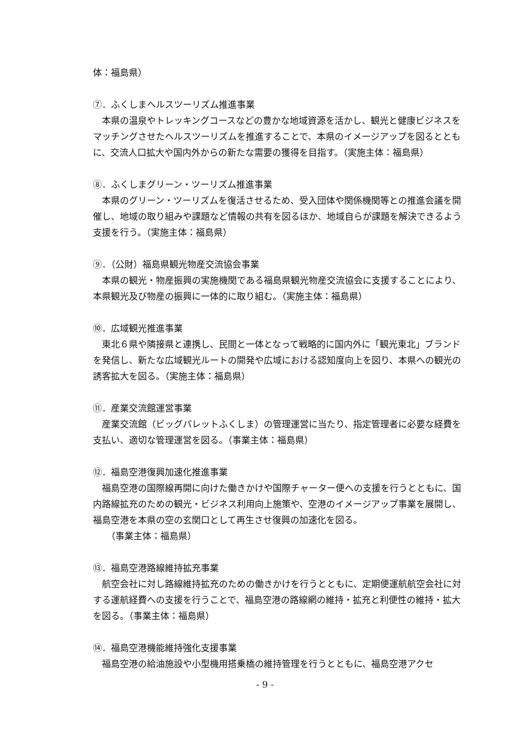体：福島県）
⑦．ふくしまヘルスツーリズム推進事業
本県の温泉やトレッキングコースなどの豊かな地域資源を活かし、観光と健康ビジネスをマッチングさせたヘルスツーリズムを推進することで、本県のイメージアップを図るとともに、交流人口拡大や国内外からの新たな需要の獲得を目指す。（実施主体：福島県）
⑧．ふくしまグリーン・ツーリズム推進事業
本県のグリーン・ツーリズムを復活させるため、受入団体や関係機関等との推進会議を開催し、地域の取り組みや課題など情報の共有を図るほか、地域自らが課題を解決できるよう支援を行う。（実施主体：福島県）
⑨．（公財）福島県観光物産交流協会事業
本県の観光・物産振興の実施機関である福島県観光物産交流協会に支援することにより、本県観光及び物産の振興に一体的に取り組む。（実施主体：福島県）
⑩．広域観光推進事業
東北６県や隣接県と連携し、民間と一体となって戦略的に国内外に「観光東北」ブランドを発信し、新たな広域観光ルートの開発や広域における認知度向上を図り、本県への観光の誘客拡大を図る。（実施主体：福島県）
⑪．産業交流館運営事業
産業交流館（ビッグパレットふくしま）の管理運営に当たり、指定管理者に必要な経費を支払い、適切な管理運営を図る。（事業主体：福島県）
⑫．福島空港復興加速化推進事業
福島空港の国際線再開に向けた働きかけや国際チャーター便への支援を行うとともに、国内路線拡充のための観光・ビジネス利用向上施策や、空港のイメージアップ事業を展開し、福島空港を本県の空の玄関口として再生させ復興の加速化を図る。
（事業主体：福島県）
⑬．福島空港路線維持拡充事業
航空会社に対し路線維持拡充のための働きかけを行うとともに、定期便運航航空会社に対する運航経費への支援を行うことで、福島空港の路線網の維持・拡充と利便性の維持・拡大を図る。（事業主体：福島県）
⑭．福島空港機能維持強化支援事業
福島空港の給油施設や小型機用搭乗橋の維持管理を行うとともに、福島空港アクセ
- 9 -